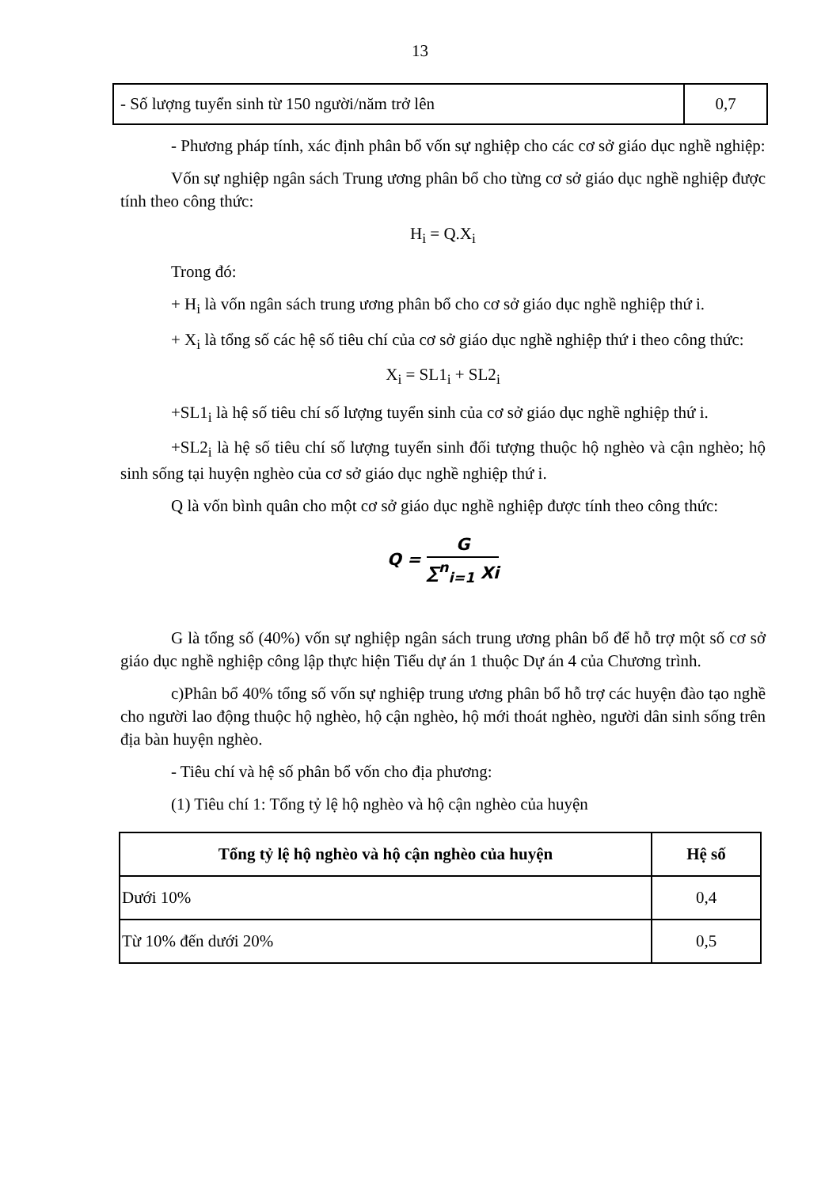13
| - Số lượng tuyển sinh từ 150 người/năm trở lên | 0,7 |
- Phương pháp tính, xác định phân bổ vốn sự nghiệp cho các cơ sở giáo dục nghề nghiệp:
Vốn sự nghiệp ngân sách Trung ương phân bổ cho từng cơ sở giáo dục nghề nghiệp được tính theo công thức:
H<sub>i</sub> = Q.X<sub>i</sub>
Trong đó:
+ H<sub>i</sub> là vốn ngân sách trung ương phân bổ cho cơ sở giáo dục nghề nghiệp thứ i.
+ X<sub>i</sub> là tổng số các hệ số tiêu chí của cơ sở giáo dục nghề nghiệp thứ i theo công thức:
X<sub>i</sub> = SL1<sub>i</sub> + SL2<sub>i</sub>
+SL1<sub>i</sub> là hệ số tiêu chí số lượng tuyển sinh của cơ sở giáo dục nghề nghiệp thứ i.
+SL2<sub>i</sub> là hệ số tiêu chí số lượng tuyển sinh đối tượng thuộc hộ nghèo và cận nghèo; hộ sinh sống tại huyện nghèo của cơ sở giáo dục nghề nghiệp thứ i.
Q là vốn bình quân cho một cơ sở giáo dục nghề nghiệp được tính theo công thức:
Q = G ∑<sup>n</sup><sub>i=1</sub> Xi
G là tổng số (40%) vốn sự nghiệp ngân sách trung ương phân bổ để hỗ trợ một số cơ sở giáo dục nghề nghiệp công lập thực hiện Tiểu dự án 1 thuộc Dự án 4 của Chương trình.
c)Phân bổ 40% tổng số vốn sự nghiệp trung ương phân bổ hỗ trợ các huyện đào tạo nghề cho người lao động thuộc hộ nghèo, hộ cận nghèo, hộ mới thoát nghèo, người dân sinh sống trên địa bàn huyện nghèo.
- Tiêu chí và hệ số phân bổ vốn cho địa phương:
(1) Tiêu chí 1: Tổng tỷ lệ hộ nghèo và hộ cận nghèo của huyện
| Tổng tỷ lệ hộ nghèo và hộ cận nghèo của huyện | Hệ số |
| --- | --- |
| Dưới 10% | 0,4 |
| Từ 10% đến dưới 20% | 0,5 |